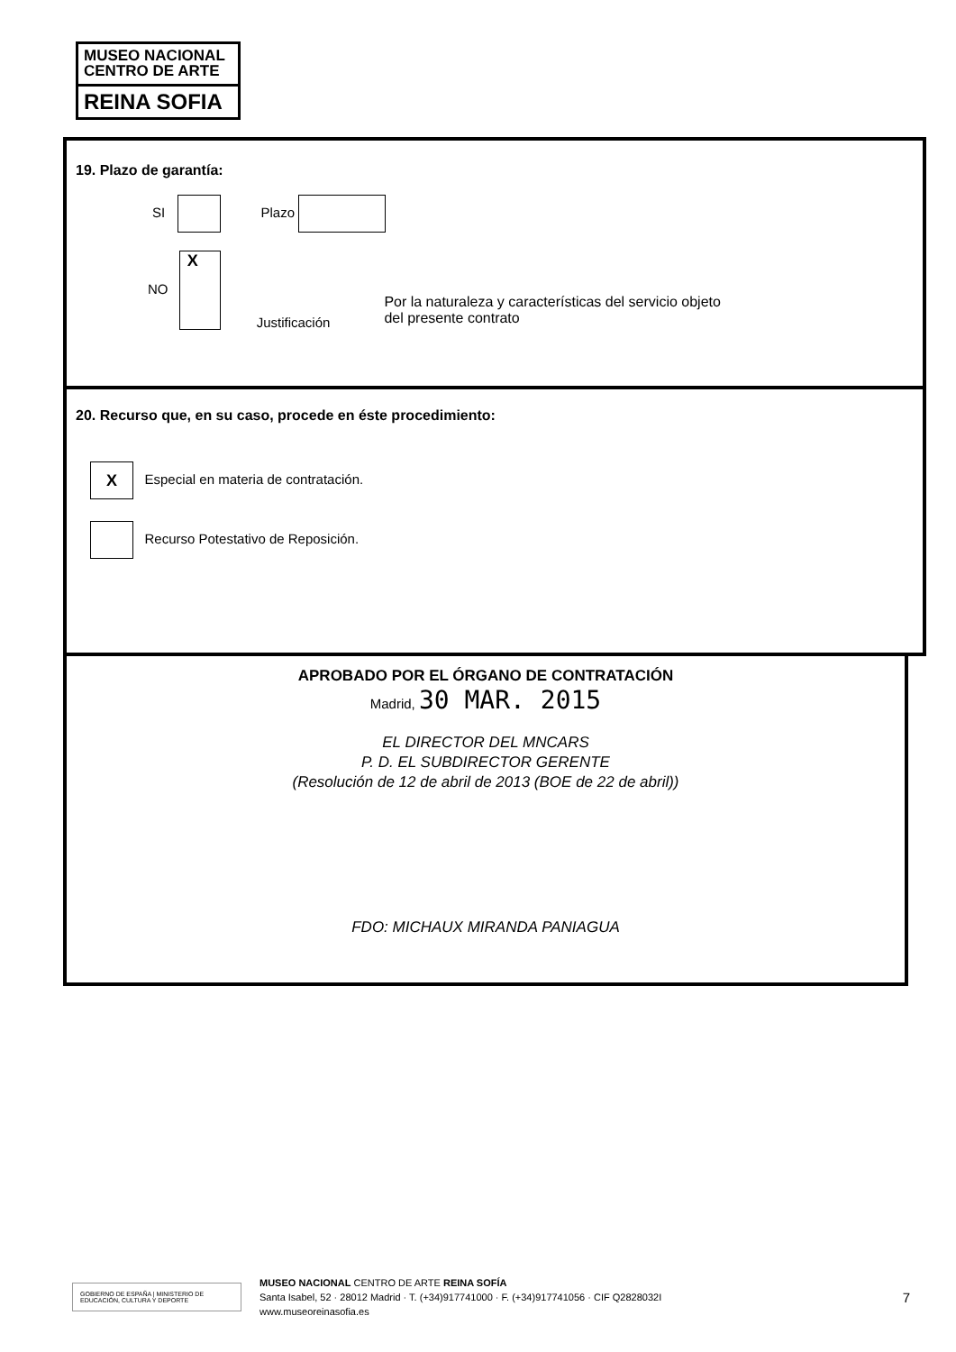MUSEO NACIONAL
CENTRO DE ARTE
REINA SOFIA
19. Plazo de garantía:
SI Plazo
NO X
Justificación
Por la naturaleza y características del servicio objeto
del presente contrato
20. Recurso que, en su caso, procede en éste procedimiento:
X Especial en materia de contratación.
Recurso Potestativo de Reposición.
APROBADO POR EL ÓRGANO DE CONTRATACIÓN
Madrid, 30 MAR. 2015
EL DIRECTOR DEL MNCARS
P. D. EL SUBDIRECTOR GERENTE
(Resolución de 12 de abril de 2013 (BOE de 22 de abril))
FDO: MICHAUX MIRANDA PANIAGUA
GOBIERNO DE ESPAÑA | MINISTERIO DE EDUCACIÓN, CULTURA Y DEPORTE
MUSEO NACIONAL CENTRO DE ARTE REINA SOFÍA
Santa Isabel, 52 · 28012 Madrid · T. (+34)917741000 · F. (+34)917741056 · CIF Q2828032I
www.museoreinasofia.es
7